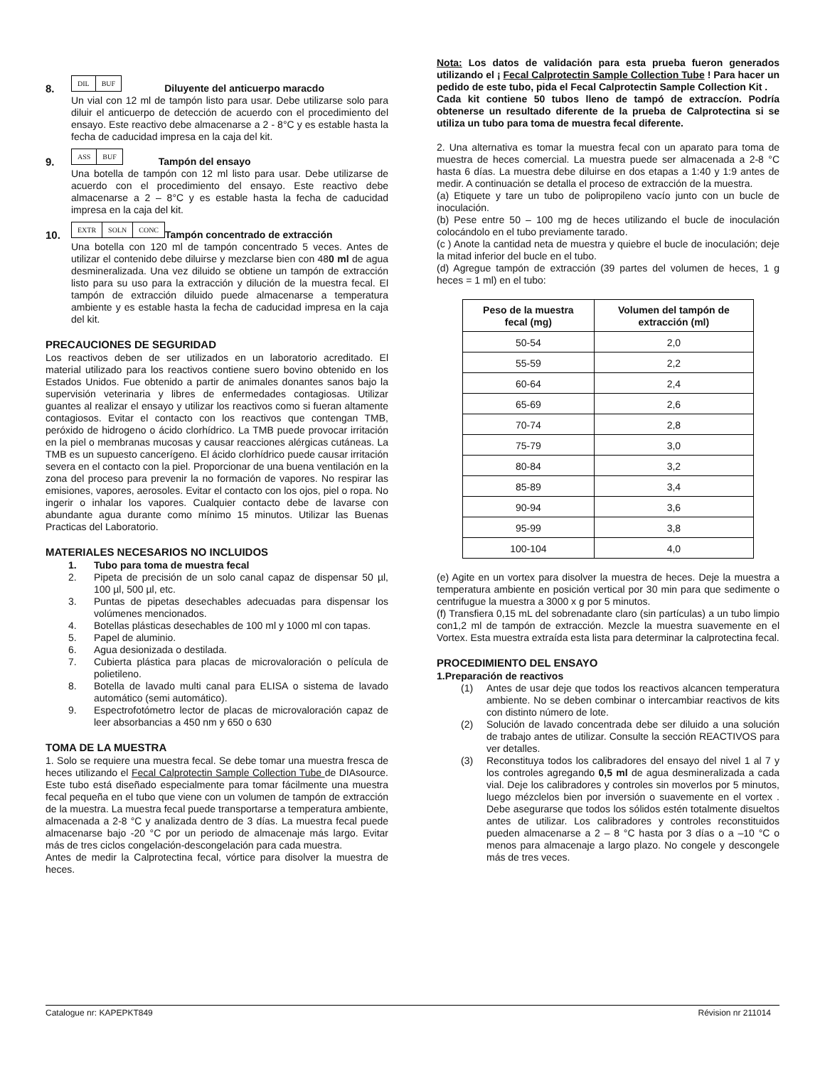8. DIL BUF Diluyente del anticuerpo maracdo
Un vial con 12 ml de tampón listo para usar. Debe utilizarse solo para diluir el anticuerpo de detección de acuerdo con el procedimiento del ensayo. Este reactivo debe almacenarse a 2 - 8°C y es estable hasta la fecha de caducidad impresa en la caja del kit.
9. ASS BUF Tampón del ensayo
Una botella de tampón con 12 ml listo para usar. Debe utilizarse de acuerdo con el procedimiento del ensayo. Este reactivo debe almacenarse a 2 – 8°C y es estable hasta la fecha de caducidad impresa en la caja del kit.
10. EXTR SOLN CONC Tampón concentrado de extracción
Una botella con 120 ml de tampón concentrado 5 veces. Antes de utilizar el contenido debe diluirse y mezclarse bien con 480 ml de agua desmineralizada. Una vez diluido se obtiene un tampón de extracción listo para su uso para la extracción y dilución de la muestra fecal. El tampón de extracción diluido puede almacenarse a temperatura ambiente y es estable hasta la fecha de caducidad impresa en la caja del kit.
PRECAUCIONES DE SEGURIDAD
Los reactivos deben de ser utilizados en un laboratorio acreditado. El material utilizado para los reactivos contiene suero bovino obtenido en los Estados Unidos. Fue obtenido a partir de animales donantes sanos bajo la supervisión veterinaria y libres de enfermedades contagiosas. Utilizar guantes al realizar el ensayo y utilizar los reactivos como si fueran altamente contagiosos. Evitar el contacto con los reactivos que contengan TMB, peróxido de hidrogeno o ácido clorhídrico. La TMB puede provocar irritación en la piel o membranas mucosas y causar reacciones alérgicas cutáneas. La TMB es un supuesto cancerígeno. El ácido clorhídrico puede causar irritación severa en el contacto con la piel. Proporcionar de una buena ventilación en la zona del proceso para prevenir la no formación de vapores. No respirar las emisiones, vapores, aerosoles. Evitar el contacto con los ojos, piel o ropa. No ingerir o inhalar los vapores. Cualquier contacto debe de lavarse con abundante agua durante como mínimo 15 minutos. Utilizar las Buenas Practicas del Laboratorio.
MATERIALES NECESARIOS NO INCLUIDOS
1. Tubo para toma de muestra fecal
2. Pipeta de precisión de un solo canal capaz de dispensar 50 µl, 100 µl, 500 µl, etc.
3. Puntas de pipetas desechables adecuadas para dispensar los volúmenes mencionados.
4. Botellas plásticas desechables de 100 ml y 1000 ml con tapas.
5. Papel de aluminio.
6. Agua desionizada o destilada.
7. Cubierta plástica para placas de microvaloración o película de polietileno.
8. Botella de lavado multi canal para ELISA o sistema de lavado automático (semi automático).
9. Espectrofotómetro lector de placas de microvaloración capaz de leer absorbancias a 450 nm y 650 o 630
TOMA DE LA MUESTRA
1. Solo se requiere una muestra fecal. Se debe tomar una muestra fresca de heces utilizando el Fecal Calprotectin Sample Collection Tube de DIAsource. Este tubo está diseñado especialmente para tomar fácilmente una muestra fecal pequeña en el tubo que viene con un volumen de tampón de extracción de la muestra. La muestra fecal puede transportarse a temperatura ambiente, almacenada a 2-8 °C y analizada dentro de 3 días. La muestra fecal puede almacenarse bajo -20 °C por un periodo de almacenaje más largo. Evitar más de tres ciclos congelación-descongelación para cada muestra.
Antes de medir la Calprotectina fecal, vórtice para disolver la muestra de heces.
Nota: Los datos de validación para esta prueba fueron generados utilizando el ¡ Fecal Calprotectin Sample Collection Tube ! Para hacer un pedido de este tubo, pida el Fecal Calprotectin Sample Collection Kit .
Cada kit contiene 50 tubos lleno de tampó de extraccíon. Podría obtenerse un resultado diferente de la prueba de Calprotectina si se utiliza un tubo para toma de muestra fecal diferente.
2. Una alternativa es tomar la muestra fecal con un aparato para toma de muestra de heces comercial. La muestra puede ser almacenada a 2-8 °C hasta 6 días. La muestra debe diluirse en dos etapas a 1:40 y 1:9 antes de medir. A continuación se detalla el proceso de extracción de la muestra.
(a) Etiquete y tare un tubo de polipropileno vacío junto con un bucle de inoculación.
(b) Pese entre 50 – 100 mg de heces utilizando el bucle de inoculación colocándolo en el tubo previamente tarado.
(c ) Anote la cantidad neta de muestra y quiebre el bucle de inoculación; deje la mitad inferior del bucle en el tubo.
(d) Agregue tampón de extracción (39 partes del volumen de heces, 1 g heces = 1 ml) en el tubo:
| Peso de la muestra fecal (mg) | Volumen del tampón de extracción (ml) |
| --- | --- |
| 50-54 | 2,0 |
| 55-59 | 2,2 |
| 60-64 | 2,4 |
| 65-69 | 2,6 |
| 70-74 | 2,8 |
| 75-79 | 3,0 |
| 80-84 | 3,2 |
| 85-89 | 3,4 |
| 90-94 | 3,6 |
| 95-99 | 3,8 |
| 100-104 | 4,0 |
(e) Agite en un vortex para disolver la muestra de heces. Deje la muestra a temperatura ambiente en posición vertical por 30 min para que sedimente o centrifugue la muestra a 3000 x g por 5 minutos.
(f) Transfiera 0,15 mL del sobrenadante claro (sin partículas) a un tubo limpio con1,2 ml de tampón de extracción. Mezcle la muestra suavemente en el Vortex. Esta muestra extraída esta lista para determinar la calprotectina fecal.
PROCEDIMIENTO DEL ENSAYO
1.Preparación de reactivos
(1) Antes de usar deje que todos los reactivos alcancen temperatura ambiente. No se deben combinar o intercambiar reactivos de kits con distinto número de lote.
(2) Solución de lavado concentrada debe ser diluido a una solución de trabajo antes de utilizar. Consulte la sección REACTIVOS para ver detalles.
(3) Reconstituya todos los calibradores del ensayo del nivel 1 al 7 y los controles agregando 0,5 ml de agua desmineralizada a cada vial. Deje los calibradores y controles sin moverlos por 5 minutos, luego mézclelos bien por inversión o suavemente en el vortex . Debe asegurarse que todos los sólidos estén totalmente disueltos antes de utilizar. Los calibradores y controles reconstituidos pueden almacenarse a 2 – 8 °C hasta por 3 días o a –10 °C o menos para almacenaje a largo plazo. No congele y descongele más de tres veces.
Catalogue nr: KAPEPKT849 Révision nr 211014